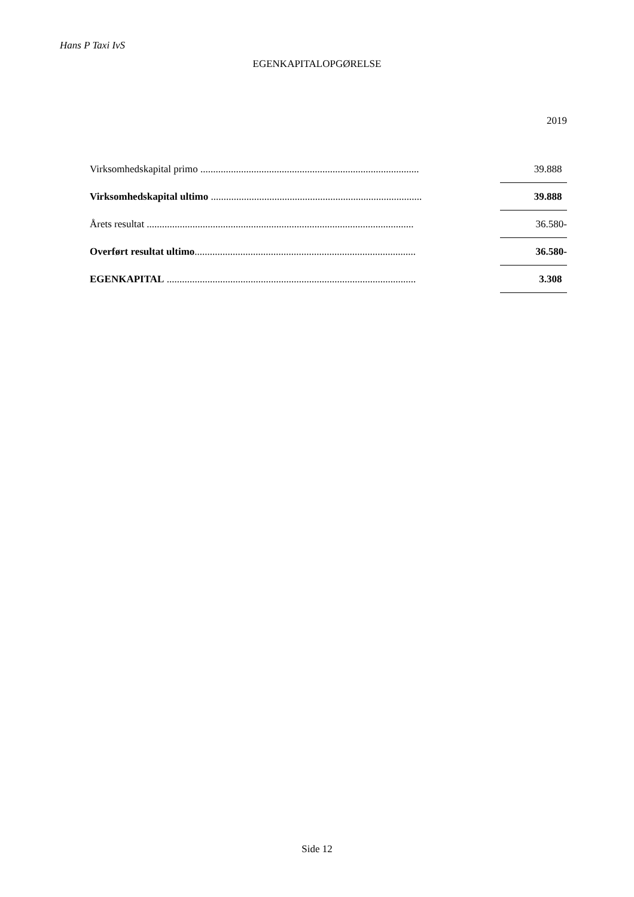Hans P Taxi IvS
EGENKAPITALOPGØRELSE
2019
| Virksomhedskapital primo ...................................................................................... | | 39.888 |
| Virksomhedskapital ultimo ................................................................................... | | 39.888 |
| Årets resultat ......................................................................................................... | | 36.580- |
| Overført resultat ultimo ....................................................................................... | | 36.580- |
| EGENKAPITAL .................................................................................................. | | 3.308 |
Side 12